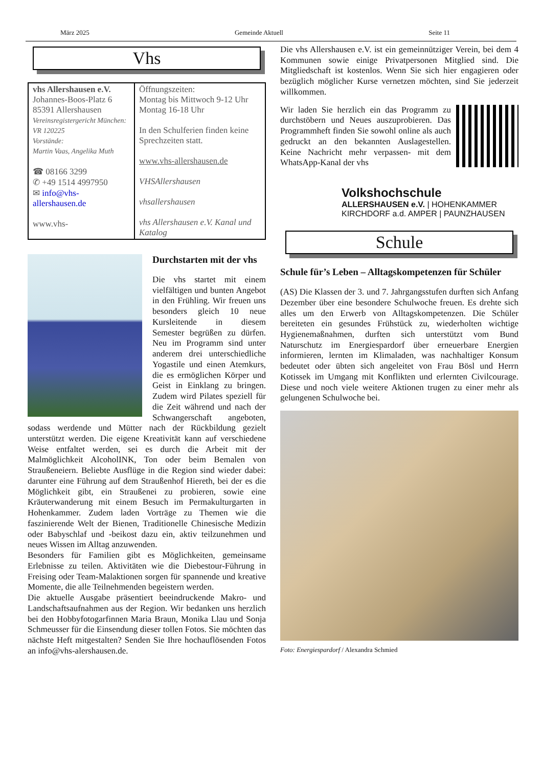März 2025 Gemeinde Aktuell Seite 11
Vhs
| vhs Allershausen e.V. Johannes-Boos-Platz 6 85391 Allershausen Vereinsregistergericht München: VR 120225 Vorstände: Martin Vaas, Angelika Muth ☎ 08166 3299 ✆ +49 1514 4997950 ✉ info@vhs-allershausen.de www.vhs- | Öffnungszeiten: Montag bis Mittwoch 9-12 Uhr Montag 16-18 Uhr In den Schulferien finden keine Sprechzeiten statt. www.vhs-allershausen.de VHSAllershausen vhsallershausen vhs Allershausen e.V. Kanal und Katalog |
Durchstarten mit der vhs
Die vhs startet mit einem vielfältigen und bunten Angebot in den Frühling. Wir freuen uns besonders gleich 10 neue Kursleitende in diesem Semester begrüßen zu dürfen. Neu im Programm sind unter anderem drei unterschiedliche Yogastile und einen Atemkurs, die es ermöglichen Körper und Geist in Einklang zu bringen. Zudem wird Pilates speziell für die Zeit während und nach der Schwangerschaft angeboten, sodass werdende und Mütter nach der Rückbildung gezielt unterstützt werden. Die eigene Kreativität kann auf verschiedene Weise entfaltet werden, sei es durch die Arbeit mit der Malmöglichkeit AlcoholINK, Ton oder beim Bemalen von Straußeneiern. Beliebte Ausflüge in die Region sind wieder dabei: darunter eine Führung auf dem Straußenhof Hiereth, bei der es die Möglichkeit gibt, ein Straußenei zu probieren, sowie eine Kräuterwanderung mit einem Besuch im Permakulturgarten in Hohenkammer. Zudem laden Vorträge zu Themen wie die faszinierende Welt der Bienen, Traditionelle Chinesische Medizin oder Babyschlaf und -beikost dazu ein, aktiv teilzunehmen und neues Wissen im Alltag anzuwenden.
Besonders für Familien gibt es Möglichkeiten, gemeinsame Erlebnisse zu teilen. Aktivitäten wie die Diebestour-Führung in Freising oder Team-Malaktionen sorgen für spannende und kreative Momente, die alle Teilnehmenden begeistern werden.
Die aktuelle Ausgabe präsentiert beeindruckende Makro- und Landschaftsaufnahmen aus der Region. Wir bedanken uns herzlich bei den Hobbyfotogarfinnen Maria Braun, Monika Llau und Sonja Schmeusser für die Einsendung dieser tollen Fotos. Sie möchten das nächste Heft mitgestalten? Senden Sie Ihre hochauflösenden Fotos an info@vhs-alershausen.de.
Die vhs Allershausen e.V. ist ein gemeinnütziger Verein, bei dem 4 Kommunen sowie einige Privatpersonen Mitglied sind. Die Mitgliedschaft ist kostenlos. Wenn Sie sich hier engagieren oder bezüglich möglicher Kurse vernetzen möchten, sind Sie jederzeit willkommen.
Wir laden Sie herzlich ein das Programm zu durchstöbern und Neues auszuprobieren. Das Programmheft finden Sie sowohl online als auch gedruckt an den bekannten Auslagestellen. Keine Nachricht mehr verpassen- mit dem WhatsApp-Kanal der vhs
Volkshochschule
ALLERSHAUSEN e.V. | HOHENKAMMER
KIRCHDORF a.d. AMPER | PAUNZHAUSEN
Schule
Schule für’s Leben – Alltagskompetenzen für Schüler
(AS) Die Klassen der 3. und 7. Jahrgangsstufen durften sich Anfang Dezember über eine besondere Schulwoche freuen. Es drehte sich alles um den Erwerb von Alltagskompetenzen. Die Schüler bereiteten ein gesundes Frühstück zu, wiederholten wichtige Hygienemaßnahmen, durften sich unterstützt vom Bund Naturschutz im Energiespardorf über erneuerbare Energien informieren, lernten im Klimaladen, was nachhaltiger Konsum bedeutet oder übten sich angeleitet von Frau Bösl und Herrn Kotissek im Umgang mit Konflikten und erlernten Civilcourage. Diese und noch viele weitere Aktionen trugen zu einer mehr als gelungenen Schulwoche bei.
Foto: Energiespardorf / Alexandra Schmied